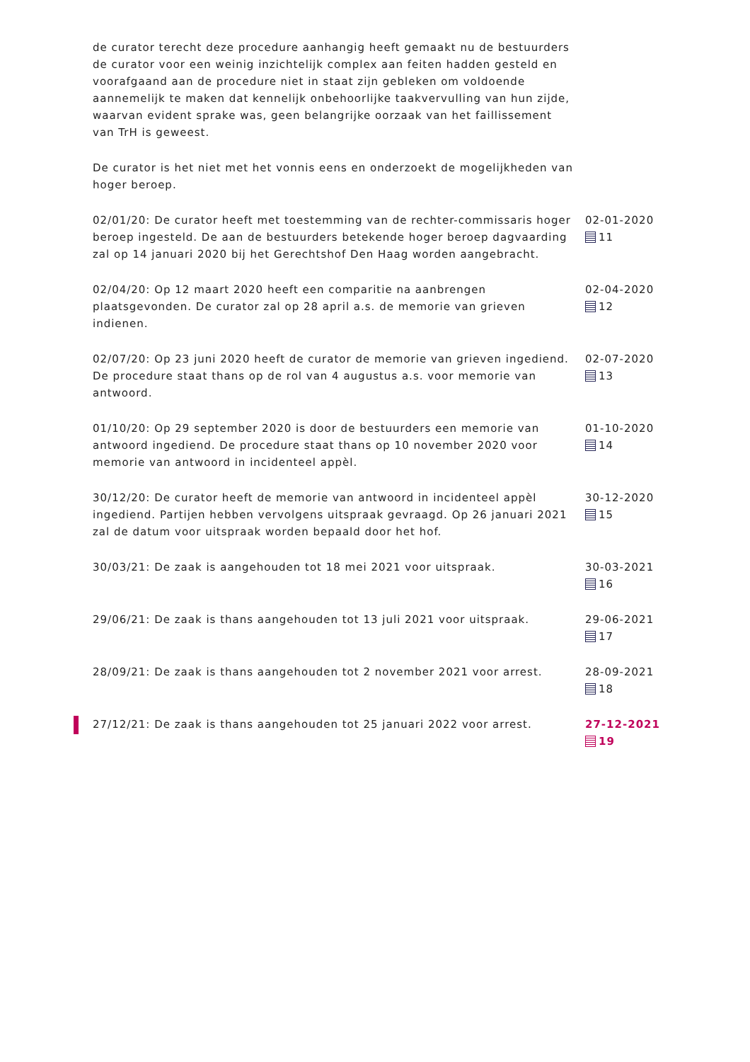de curator terecht deze procedure aanhangig heeft gemaakt nu de bestuurders de curator voor een weinig inzichtelijk complex aan feiten hadden gesteld en voorafgaand aan de procedure niet in staat zijn gebleken om voldoende aannemelijk te maken dat kennelijk onbehoorlijke taakvervulling van hun zijde, waarvan evident sprake was, geen belangrijke oorzaak van het faillissement van TrH is geweest.
De curator is het niet met het vonnis eens en onderzoekt de mogelijkheden van hoger beroep.
02/01/20: De curator heeft met toestemming van de rechter-commissaris hoger beroep ingesteld. De aan de bestuurders betekende hoger beroep dagvaarding zal op 14 januari 2020 bij het Gerechtshof Den Haag worden aangebracht.
02-01-2020
11
02/04/20: Op 12 maart 2020 heeft een comparitie na aanbrengen plaatsgevonden. De curator zal op 28 april a.s. de memorie van grieven indienen.
02-04-2020
12
02/07/20: Op 23 juni 2020 heeft de curator de memorie van grieven ingediend. De procedure staat thans op de rol van 4 augustus a.s. voor memorie van antwoord.
02-07-2020
13
01/10/20: Op 29 september 2020 is door de bestuurders een memorie van antwoord ingediend. De procedure staat thans op 10 november 2020 voor memorie van antwoord in incidenteel appèl.
01-10-2020
14
30/12/20: De curator heeft de memorie van antwoord in incidenteel appèl ingediend. Partijen hebben vervolgens uitspraak gevraagd. Op 26 januari 2021 zal de datum voor uitspraak worden bepaald door het hof.
30-12-2020
15
30/03/21: De zaak is aangehouden tot 18 mei 2021 voor uitspraak. 30-03-2021
16
29/06/21: De zaak is thans aangehouden tot 13 juli 2021 voor uitspraak.
29-06-2021
17
28/09/21: De zaak is thans aangehouden tot 2 november 2021 voor arrest.
28-09-2021
18
27/12/21: De zaak is thans aangehouden tot 25 januari 2022 voor arrest.
27-12-2021
19